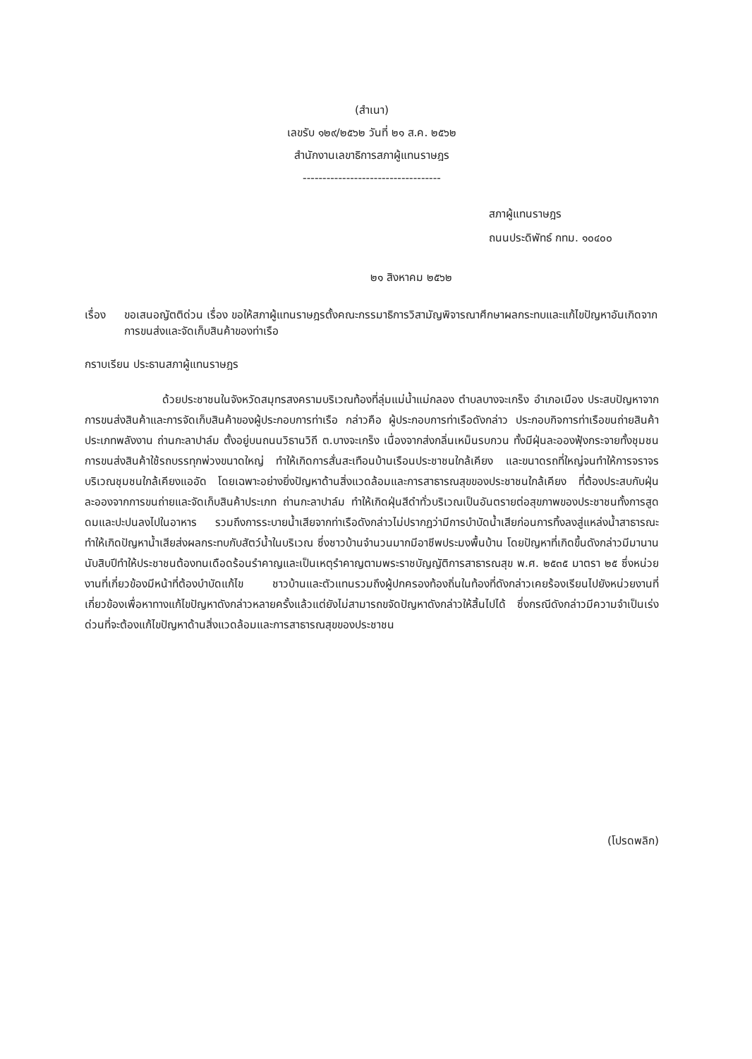(สำเนา)
เลขรับ ๑๒๙/๒๕๖๒ วันที่ ๒๑ ส.ค. ๒๕๖๒
สำนักงานเลขาธิการสภาผู้แทนราษฎร
-----------------------------------
สภาผู้แทนราษฎร
ถนนประดิพัทธ์ กทม. ๑๐๔๐๐
๒๑ สิงหาคม ๒๕๖๒
เรื่อง ขอเสนอญัตติด่วน เรื่อง ขอให้สภาผู้แทนราษฎรตั้งคณะกรรมาธิการวิสามัญพิจารณาศึกษาผลกระทบและแก้ไขปัญหาอันเกิดจากการขนส่งและจัดเก็บสินค้าของท่าเรือ
กราบเรียน ประธานสภาผู้แทนราษฎร
ด้วยประชาชนในจังหวัดสมุทรสงครามบริเวณท้องที่ลุ่มแม่น้ำแม่กลอง ตำบลบางจะเกร็ง อำเภอเมือง ประสบปัญหาจากการขนส่งสินค้าและการจัดเก็บสินค้าของผู้ประกอบการท่าเรือ กล่าวคือ ผู้ประกอบการท่าเรือดังกล่าว ประกอบกิจการท่าเรือขนถ่ายสินค้าประเภทพลังงาน ถ่านกะลาปาล์ม ตั้งอยู่บนถนนวิธานวิถี ต.บางจะเกร็ง เนื่องจากส่งกลิ่นเหม็นรบกวน ทั้งมีฝุ่นละอองฟุ้งกระจายทั้งชุมชน การขนส่งสินค้าใช้รถบรรทุกพ่วงขนาดใหญ่ ทำให้เกิดการสั่นสะเทือนบ้านเรือนประชาชนใกล้เคียง และขนาดรถที่ใหญ่จนทำให้การจราจรบริเวณชุมชนใกล้เคียงแออัด โดยเฉพาะอย่างยิ่งปัญหาด้านสิ่งแวดล้อมและการสาธารณสุขของประชาชนใกล้เคียง ที่ต้องประสบกับฝุ่นละอองจากการขนถ่ายและจัดเก็บสินค้าประเภท ถ่านกะลาปาล์ม ทำให้เกิดฝุ่นสีดำทั่วบริเวณเป็นอันตรายต่อสุขภาพของประชาชนทั้งการสูดดมและปะปนลงไปในอาหาร รวมถึงการระบายน้ำเสียจากท่าเรือดังกล่าวไม่ปรากฏว่ามีการบำบัดน้ำเสียก่อนการทิ้งลงสู่แหล่งน้ำสาธารณะทำให้เกิดปัญหาน้ำเสียส่งผลกระทบกับสัตว์น้ำในบริเวณ ซึ่งชาวบ้านจำนวนมากมีอาชีพประมงพื้นบ้าน โดยปัญหาที่เกิดขึ้นดังกล่าวมีมานานนับสิบปีทำให้ประชาชนต้องทนเดือดร้อนรำคาญและเป็นเหตุรำคาญตามพระราชบัญญัติการสาธารณสุข พ.ศ. ๒๕๓๕ มาตรา ๒๕ ซึ่งหน่วยงานที่เกี่ยวข้องมีหน้าที่ต้องบำบัดแก้ไข ชาวบ้านและตัวแทนรวมถึงผู้ปกครองท้องถิ่นในท้องที่ดังกล่าวเคยร้องเรียนไปยังหน่วยงานที่เกี่ยวข้องเพื่อหาทางแก้ไขปัญหาดังกล่าวหลายครั้งแล้วแต่ยังไม่สามารถขจัดปัญหาดังกล่าวให้สิ้นไปได้ ซึ่งกรณีดังกล่าวมีความจำเป็นเร่งด่วนที่จะต้องแก้ไขปัญหาด้านสิ่งแวดล้อมและการสาธารณสุขของประชาชน
(โปรดพลิก)